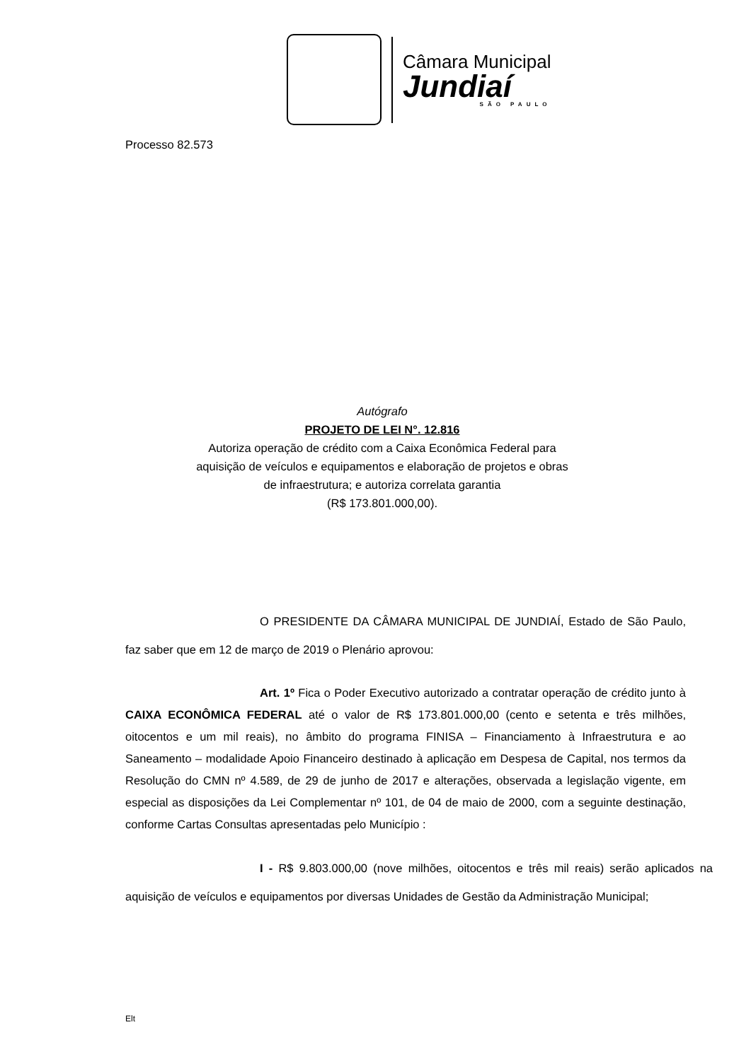Câmara Municipal
Jundiaí
SÃO PAULO
Processo 82.573
Autógrafo
PROJETO DE LEI N°. 12.816
Autoriza operação de crédito com a Caixa Econômica Federal para aquisição de veículos e equipamentos e elaboração de projetos e obras de infraestrutura; e autoriza correlata garantia
(R$ 173.801.000,00).
O PRESIDENTE DA CÂMARA MUNICIPAL DE JUNDIAÍ, Estado de São Paulo, faz saber que em 12 de março de 2019 o Plenário aprovou:
Art. 1º Fica o Poder Executivo autorizado a contratar operação de crédito junto à CAIXA ECONÔMICA FEDERAL até o valor de R$ 173.801.000,00 (cento e setenta e três milhões, oitocentos e um mil reais), no âmbito do programa FINISA – Financiamento à Infraestrutura e ao Saneamento – modalidade Apoio Financeiro destinado à aplicação em Despesa de Capital, nos termos da Resolução do CMN nº 4.589, de 29 de junho de 2017 e alterações, observada a legislação vigente, em especial as disposições da Lei Complementar nº 101, de 04 de maio de 2000, com a seguinte destinação, conforme Cartas Consultas apresentadas pelo Município :
I - R$ 9.803.000,00 (nove milhões, oitocentos e três mil reais) serão aplicados na aquisição de veículos e equipamentos por diversas Unidades de Gestão da Administração Municipal;
Elt